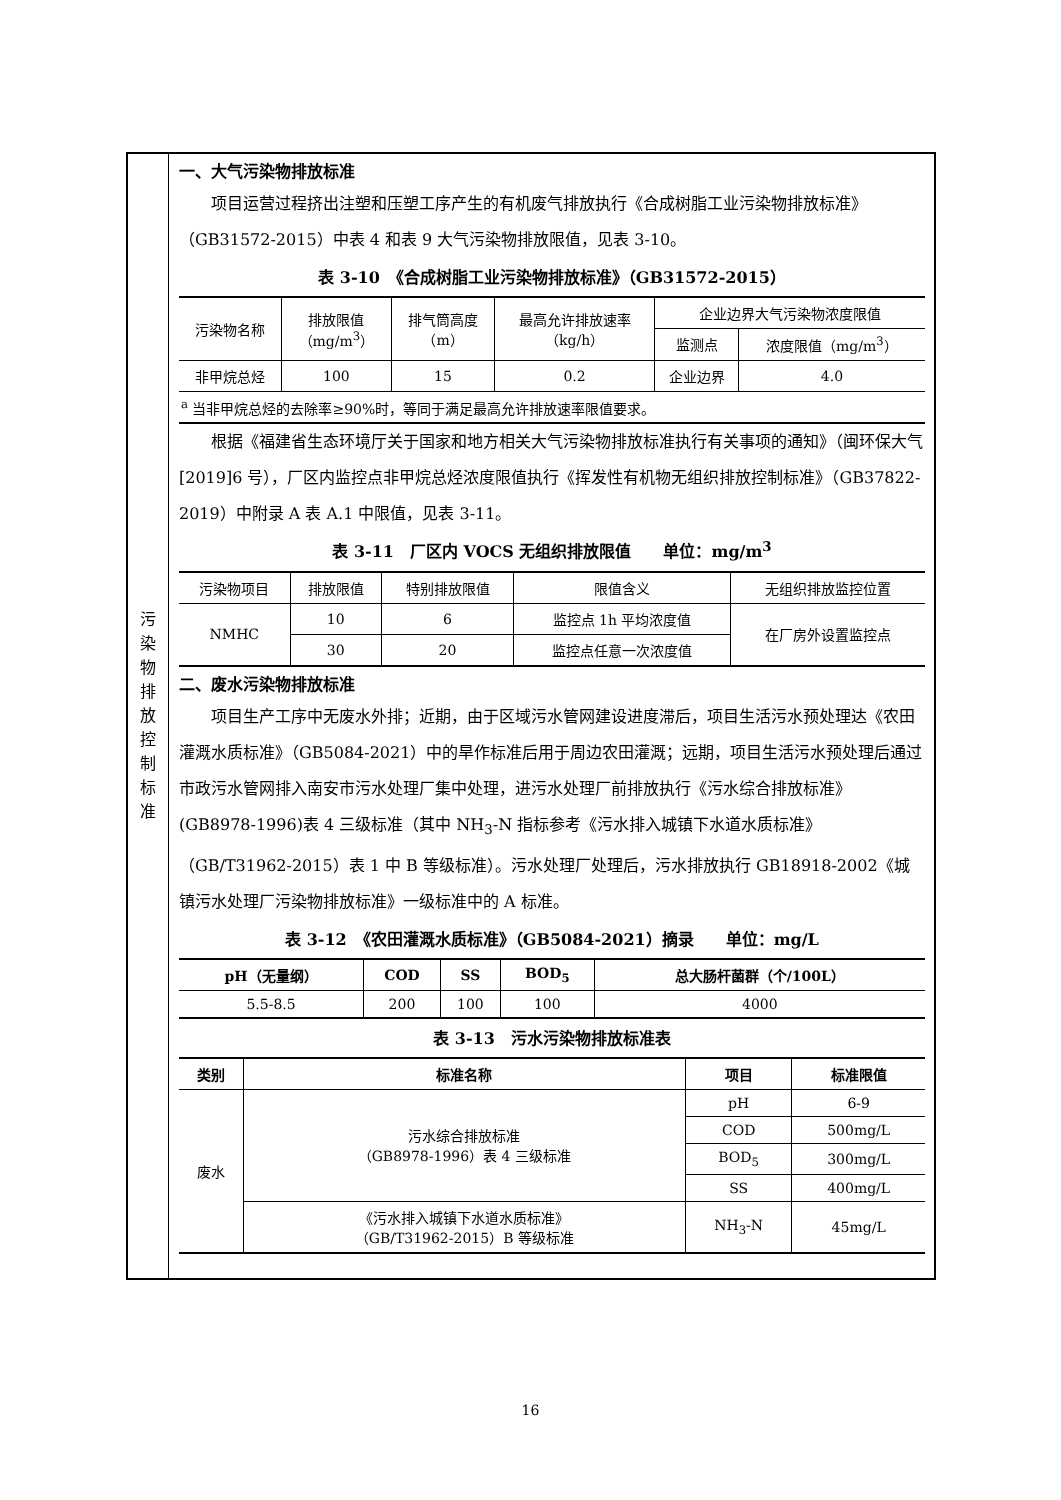污
染
物
排
放
控
制
标
准
一、大气污染物排放标准
项目运营过程挤出注塑和压塑工序产生的有机废气排放执行《合成树脂工业污染物排放标准》（GB31572-2015）中表 4 和表 9 大气污染物排放限值，见表 3-10。
表 3-10　《合成树脂工业污染物排放标准》（GB31572-2015）
| 污染物名称 | 排放限值 （mg/m<sup>3</sup>） | 排气筒高度 （m） | 最高允许排放速率 （kg/h） | 企业边界大气污染物浓度限值 | |
| | | | | 监测点 | 浓度限值（mg/m<sup>3</sup>） |
| 非甲烷总烃 | 100 | 15 | 0.2 | 企业边界 | 4.0 |
| <sup>a</sup> 当非甲烷总烃的去除率≥90%时，等同于满足最高允许排放速率限值要求。 | | | | | |
根据《福建省生态环境厅关于国家和地方相关大气污染物排放标准执行有关事项的通知》（闽环保大气[2019]6 号），厂区内监控点非甲烷总烃浓度限值执行《挥发性有机物无组织排放控制标准》（GB37822-2019）中附录 A 表 A.1 中限值，见表 3-11。
表 3-11　厂区内 VOCS 无组织排放限值　　单位：mg/m<sup>3</sup>
| 污染物项目 | 排放限值 | 特别排放限值 | 限值含义 | 无组织排放监控位置 |
| NMHC | 10 | 6 | 监控点 1h 平均浓度值 | 在厂房外设置监控点 |
| | 30 | 20 | 监控点任意一次浓度值 | |
二、废水污染物排放标准
项目生产工序中无废水外排；近期，由于区域污水管网建设进度滞后，项目生活污水预处理达《农田灌溉水质标准》（GB5084-2021）中的旱作标准后用于周边农田灌溉；远期，项目生活污水预处理后通过市政污水管网排入南安市污水处理厂集中处理，进污水处理厂前排放执行《污水综合排放标准》(GB8978-1996)表 4 三级标准（其中 NH<sub>3</sub>-N 指标参考《污水排入城镇下水道水质标准》（GB/T31962-2015）表 1 中 B 等级标准）。污水处理厂处理后，污水排放执行 GB18918-2002《城镇污水处理厂污染物排放标准》一级标准中的 A 标准。
表 3-12　《农田灌溉水质标准》（GB5084-2021）摘录　　单位：mg/L
| pH（无量纲） | COD | SS | BOD<sub>5</sub> | 总大肠杆菌群（个/100L） |
| --- | --- | --- | --- | --- |
| 5.5-8.5 | 200 | 100 | 100 | 4000 |
表 3-13　污水污染物排放标准表
| 类别 | 标准名称 | 项目 | 标准限值 |
| --- | --- | --- | --- |
| 废水 | 污水综合排放标准 （GB8978-1996）表 4 三级标准 | pH | 6-9 |
| | | COD | 500mg/L |
| | | BOD<sub>5</sub> | 300mg/L |
| | | SS | 400mg/L |
| | 《污水排入城镇下水道水质标准》 （GB/T31962-2015）B 等级标准 | NH<sub>3</sub>-N | 45mg/L |
16